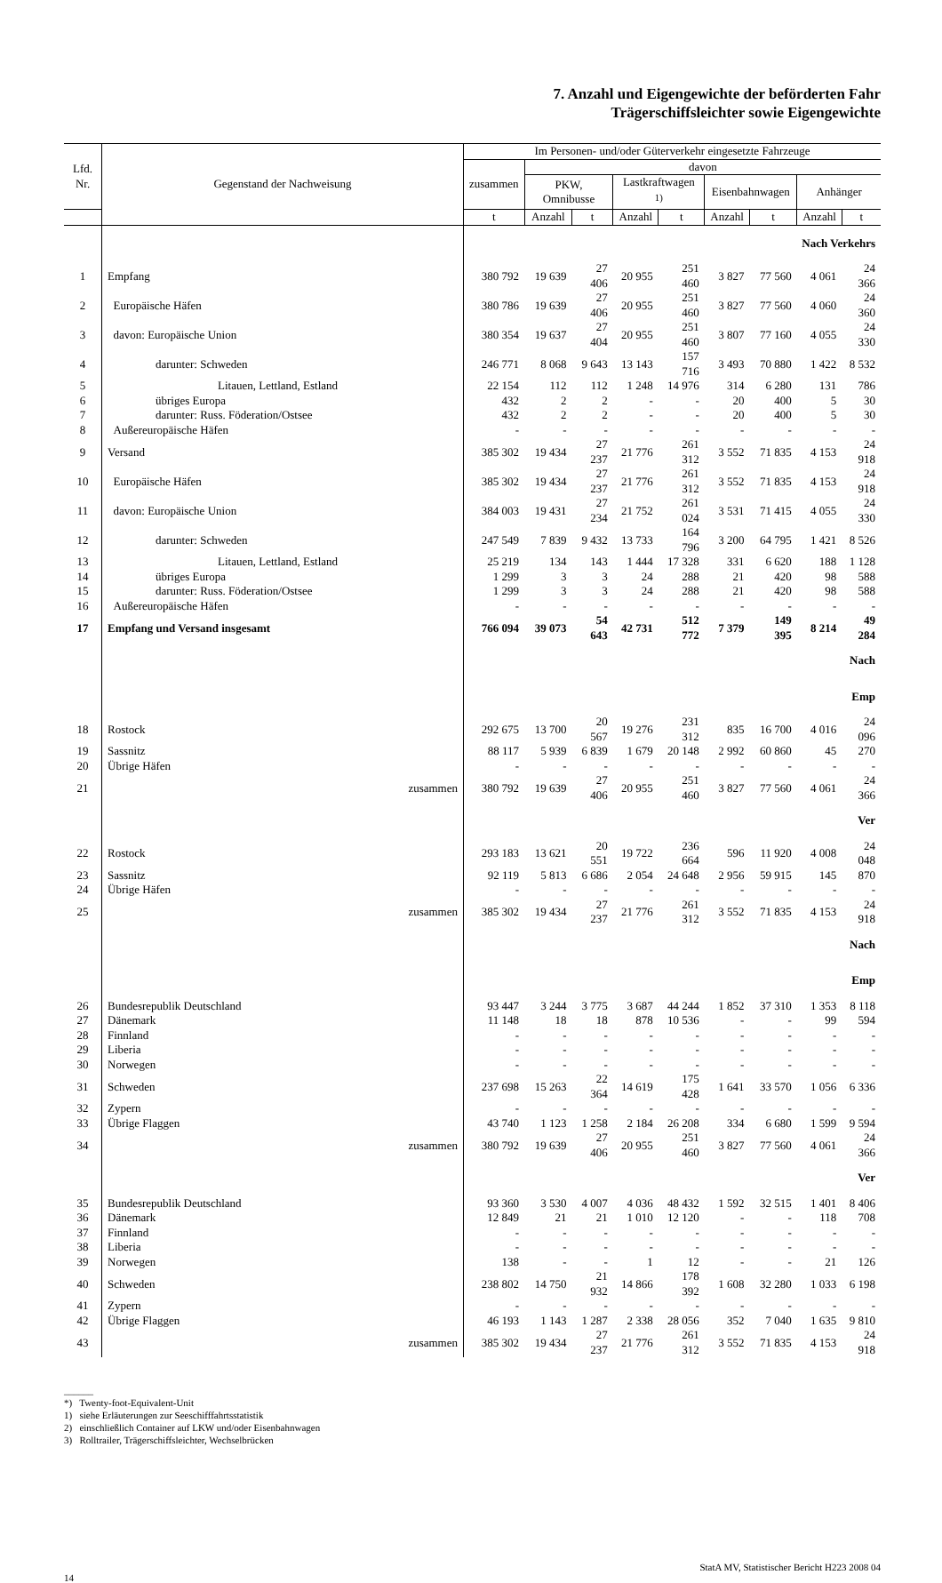7. Anzahl und Eigengewichte der beförderten Fahr
Trägerschiffsleichter sowie Eigengewichte
| Lfd. Nr. | Gegenstand der Nachweisung | Im Personen- und/oder Güterverkehr eingesetzte Fahrzeuge | | | | | | | | |
| --- | --- | --- | --- | --- | --- | --- | --- | --- | --- | --- |
| | | zusammen | davon | | | | | | | |
| | | | PKW, Omnibusse | | Lastkraftwagen <sup>1)</sup> | | Eisenbahnwagen | | Anhänger | |
| | | t | Anzahl | t | Anzahl | t | Anzahl | t | Anzahl | t |
| | | Nach Verkehrs | | | | | | | | |
| 1 | Empfang | 380 792 | 19 639 | 27 406 | 20 955 | 251 460 | 3 827 | 77 560 | 4 061 | 24 366 |
| 2 | Europäische Häfen | 380 786 | 19 639 | 27 406 | 20 955 | 251 460 | 3 827 | 77 560 | 4 060 | 24 360 |
| 3 | davon: Europäische Union | 380 354 | 19 637 | 27 404 | 20 955 | 251 460 | 3 807 | 77 160 | 4 055 | 24 330 |
| 4 | darunter: Schweden | 246 771 | 8 068 | 9 643 | 13 143 | 157 716 | 3 493 | 70 880 | 1 422 | 8 532 |
| 5 | Litauen, Lettland, Estland | 22 154 | 112 | 112 | 1 248 | 14 976 | 314 | 6 280 | 131 | 786 |
| 6 | übriges Europa | 432 | 2 | 2 | - | - | 20 | 400 | 5 | 30 |
| 7 | darunter: Russ. Föderation/Ostsee | 432 | 2 | 2 | - | - | 20 | 400 | 5 | 30 |
| 8 | Außereuropäische Häfen | - | - | - | - | - | - | - | - | - |
| 9 | Versand | 385 302 | 19 434 | 27 237 | 21 776 | 261 312 | 3 552 | 71 835 | 4 153 | 24 918 |
| 10 | Europäische Häfen | 385 302 | 19 434 | 27 237 | 21 776 | 261 312 | 3 552 | 71 835 | 4 153 | 24 918 |
| 11 | davon: Europäische Union | 384 003 | 19 431 | 27 234 | 21 752 | 261 024 | 3 531 | 71 415 | 4 055 | 24 330 |
| 12 | darunter: Schweden | 247 549 | 7 839 | 9 432 | 13 733 | 164 796 | 3 200 | 64 795 | 1 421 | 8 526 |
| 13 | Litauen, Lettland, Estland | 25 219 | 134 | 143 | 1 444 | 17 328 | 331 | 6 620 | 188 | 1 128 |
| 14 | übriges Europa | 1 299 | 3 | 3 | 24 | 288 | 21 | 420 | 98 | 588 |
| 15 | darunter: Russ. Föderation/Ostsee | 1 299 | 3 | 3 | 24 | 288 | 21 | 420 | 98 | 588 |
| 16 | Außereuropäische Häfen | - | - | - | - | - | - | - | - | - |
| 17 | Empfang und Versand insgesamt | 766 094 | 39 073 | 54 643 | 42 731 | 512 772 | 7 379 | 149 395 | 8 214 | 49 284 |
| | | Nach | | | | | | | | |
| | | Emp | | | | | | | | |
| 18 | Rostock | 292 675 | 13 700 | 20 567 | 19 276 | 231 312 | 835 | 16 700 | 4 016 | 24 096 |
| 19 | Sassnitz | 88 117 | 5 939 | 6 839 | 1 679 | 20 148 | 2 992 | 60 860 | 45 | 270 |
| 20 | Übrige Häfen | - | - | - | - | - | - | - | - | - |
| 21 | zusammen | 380 792 | 19 639 | 27 406 | 20 955 | 251 460 | 3 827 | 77 560 | 4 061 | 24 366 |
| | | Ver | | | | | | | | |
| 22 | Rostock | 293 183 | 13 621 | 20 551 | 19 722 | 236 664 | 596 | 11 920 | 4 008 | 24 048 |
| 23 | Sassnitz | 92 119 | 5 813 | 6 686 | 2 054 | 24 648 | 2 956 | 59 915 | 145 | 870 |
| 24 | Übrige Häfen | - | - | - | - | - | - | - | - | - |
| 25 | zusammen | 385 302 | 19 434 | 27 237 | 21 776 | 261 312 | 3 552 | 71 835 | 4 153 | 24 918 |
| | | Nach | | | | | | | | |
| | | Emp | | | | | | | | |
| 26 | Bundesrepublik Deutschland | 93 447 | 3 244 | 3 775 | 3 687 | 44 244 | 1 852 | 37 310 | 1 353 | 8 118 |
| 27 | Dänemark | 11 148 | 18 | 18 | 878 | 10 536 | - | - | 99 | 594 |
| 28 | Finnland | - | - | - | - | - | - | - | - | - |
| 29 | Liberia | - | - | - | - | - | - | - | - | - |
| 30 | Norwegen | - | - | - | - | - | - | - | - | - |
| 31 | Schweden | 237 698 | 15 263 | 22 364 | 14 619 | 175 428 | 1 641 | 33 570 | 1 056 | 6 336 |
| 32 | Zypern | - | - | - | - | - | - | - | - | - |
| 33 | Übrige Flaggen | 43 740 | 1 123 | 1 258 | 2 184 | 26 208 | 334 | 6 680 | 1 599 | 9 594 |
| 34 | zusammen | 380 792 | 19 639 | 27 406 | 20 955 | 251 460 | 3 827 | 77 560 | 4 061 | 24 366 |
| | | Ver | | | | | | | | |
| 35 | Bundesrepublik Deutschland | 93 360 | 3 530 | 4 007 | 4 036 | 48 432 | 1 592 | 32 515 | 1 401 | 8 406 |
| 36 | Dänemark | 12 849 | 21 | 21 | 1 010 | 12 120 | - | - | 118 | 708 |
| 37 | Finnland | - | - | - | - | - | - | - | - | - |
| 38 | Liberia | - | - | - | - | - | - | - | - | - |
| 39 | Norwegen | 138 | - | - | 1 | 12 | - | - | 21 | 126 |
| 40 | Schweden | 238 802 | 14 750 | 21 932 | 14 866 | 178 392 | 1 608 | 32 280 | 1 033 | 6 198 |
| 41 | Zypern | - | - | - | - | - | - | - | - | - |
| 42 | Übrige Flaggen | 46 193 | 1 143 | 1 287 | 2 338 | 28 056 | 352 | 7 040 | 1 635 | 9 810 |
| 43 | zusammen | 385 302 | 19 434 | 27 237 | 21 776 | 261 312 | 3 552 | 71 835 | 4 153 | 24 918 |
______
*) Twenty-foot-Equivalent-Unit
1) siehe Erläuterungen zur Seeschifffahrtsstatistik
2) einschließlich Container auf LKW und/oder Eisenbahnwagen
3) Rolltrailer, Trägerschiffsleichter, Wechselbrücken
StatA MV, Statistischer Bericht H223 2008 04
14